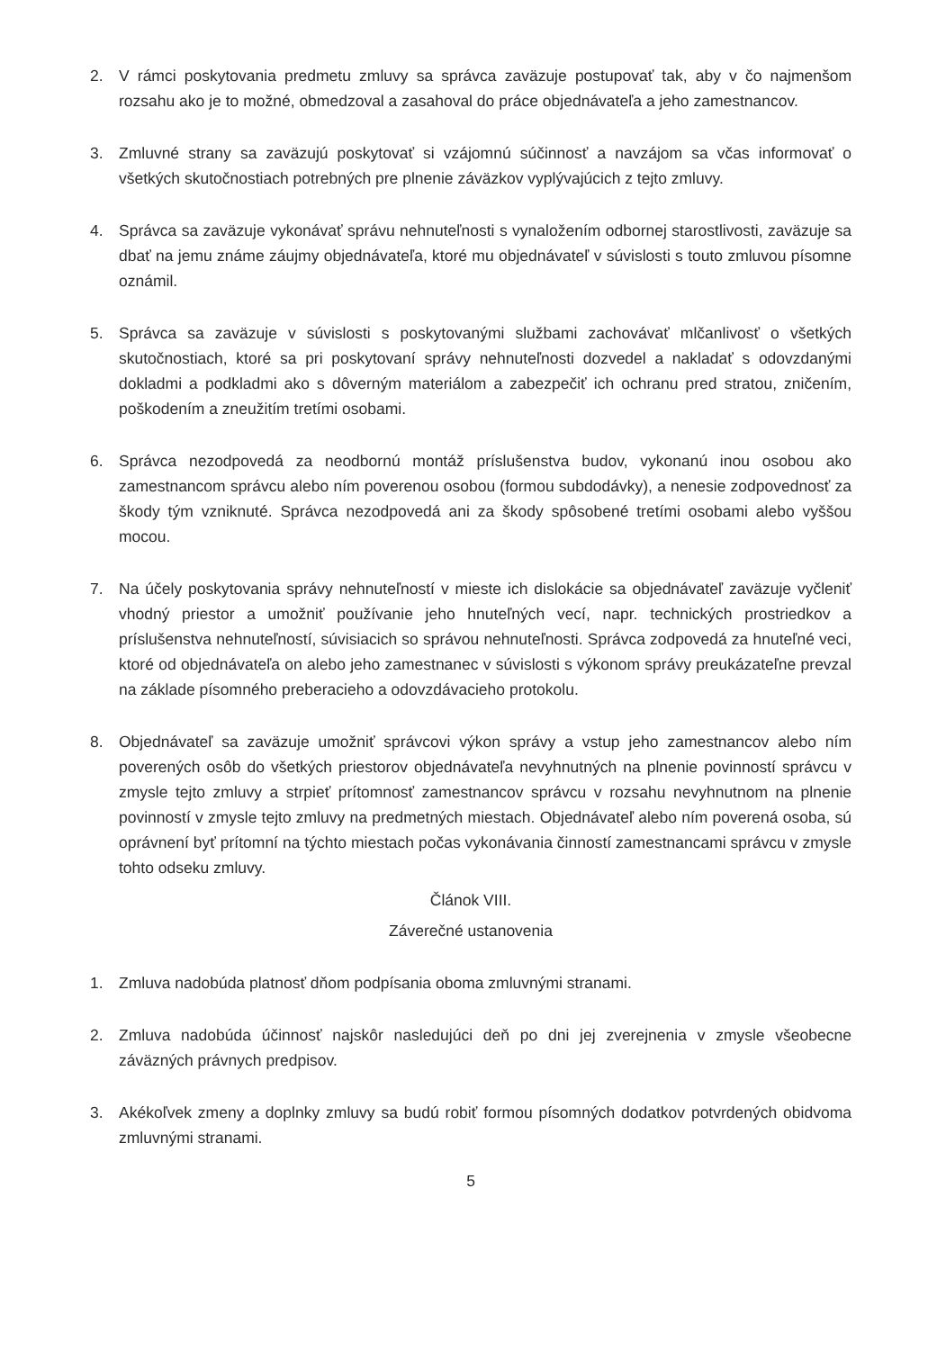2. V rámci poskytovania predmetu zmluvy sa správca zaväzuje postupovať tak, aby v čo najmenšom rozsahu ako je to možné, obmedzoval a zasahoval do práce objednávateľa a jeho zamestnancov.
3. Zmluvné strany sa zaväzujú poskytovať si vzájomnú súčinnosť a navzájom sa včas informovať o všetkých skutočnostiach potrebných pre plnenie záväzkov vyplývajúcich z tejto zmluvy.
4. Správca sa zaväzuje vykonávať správu nehnuteľnosti s vynaložením odbornej starostlivosti, zaväzuje sa dbať na jemu známe záujmy objednávateľa, ktoré mu objednávateľ v súvislosti s touto zmluvou písomne oznámil.
5. Správca sa zaväzuje v súvislosti s poskytovanými službami zachovávať mlčanlivosť o všetkých skutočnostiach, ktoré sa pri poskytovaní správy nehnuteľnosti dozvedel a nakladať s odovzdanými dokladmi a podkladmi ako s dôverným materiálom a zabezpečiť ich ochranu pred stratou, zničením, poškodením a zneužitím tretími osobami.
6. Správca nezodpovedá za neodbornú montáž príslušenstva budov, vykonanú inou osobou ako zamestnancom správcu alebo ním poverenou osobou (formou subdodávky), a nenesie zodpovednosť za škody tým vzniknuté. Správca nezodpovedá ani za škody spôsobené tretími osobami alebo vyššou mocou.
7. Na účely poskytovania správy nehnuteľností v mieste ich dislokácie sa objednávateľ zaväzuje vyčleniť vhodný priestor a umožniť používanie jeho hnuteľných vecí, napr. technických prostriedkov a príslušenstva nehnuteľností, súvisiacich so správou nehnuteľnosti. Správca zodpovedá za hnuteľné veci, ktoré od objednávateľa on alebo jeho zamestnanec v súvislosti s výkonom správy preukázateľne prevzal na základe písomného preberacieho a odovzdávacieho protokolu.
8. Objednávateľ sa zaväzuje umožniť správcovi výkon správy a vstup jeho zamestnancov alebo ním poverených osôb do všetkých priestorov objednávateľa nevyhnutných na plnenie povinností správcu v zmysle tejto zmluvy a strpieť prítomnosť zamestnancov správcu v rozsahu nevyhnutnom na plnenie povinností v zmysle tejto zmluvy na predmetných miestach. Objednávateľ alebo ním poverená osoba, sú oprávnení byť prítomní na týchto miestach počas vykonávania činností zamestnancami správcu v zmysle tohto odseku zmluvy.
Článok VIII.
Záverečné ustanovenia
1. Zmluva nadobúda platnosť dňom podpísania oboma zmluvnými stranami.
2. Zmluva nadobúda účinnosť najskôr nasledujúci deň po dni jej zverejnenia v zmysle všeobecne záväzných právnych predpisov.
3. Akékoľvek zmeny a doplnky zmluvy sa budú robiť formou písomných dodatkov potvrdených obidvoma zmluvnými stranami.
5